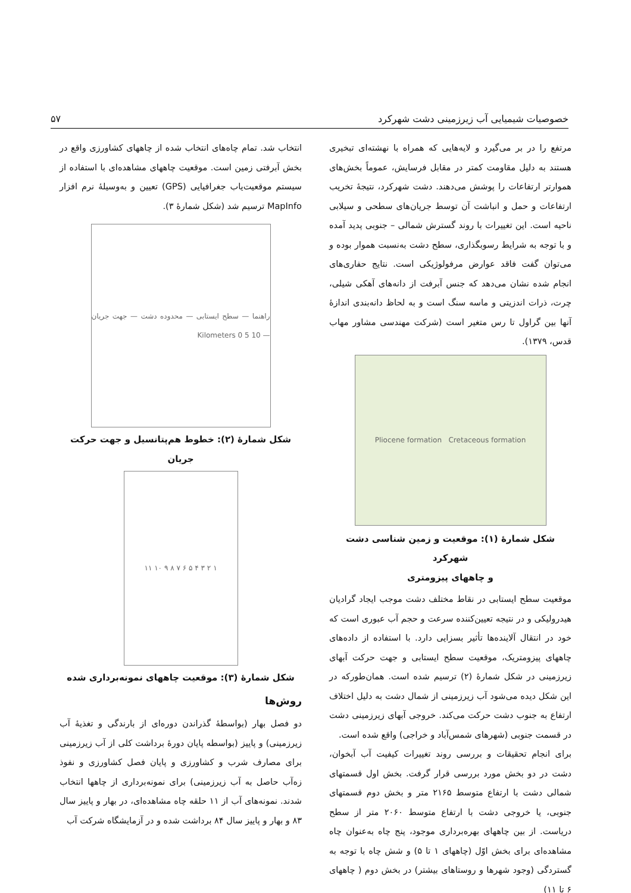خصوصیات شیمیایی آب زیرزمینی دشت شهرکرد ۵۷
مرتفع را در بر می‌گیرد و لایه‌هایی که همراه با نهشته‌ای تبخیری هستند به دلیل مقاومت کمتر در مقابل فرسایش، عموماً بخش‌های هموارتر ارتفاعات را پوشش می‌دهند. دشت شهرکرد، نتیجهٔ تخریب ارتفاعات و حمل و انباشت آن توسط جریان‌های سطحی و سیلابی ناحیه است. این تغییرات با روند گسترش شمالی – جنوبی پدید آمده و با توجه به شرایط رسوبگذاری، سطح دشت به‌نسبت هموار بوده و می‌توان گفت فاقد عوارض مرفولوژیکی است. نتایج حفاری‌های انجام شده نشان می‌دهد که جنس آبرفت از دانه‌های آهکی شیلی، چرت، ذرات اندزیتی و ماسه سنگ است و به لحاظ دانه‌بندی اندازهٔ آنها بین گراول تا رس متغیر است (شرکت مهندسی مشاور مهاب قدس، ۱۳۷۹).
Pliocene formation Cretaceous formation
شکل شمارهٔ (۱): موقعیت و زمین شناسی دشت شهرکرد
و چاههای پیزومتری
موقعیت سطح ایستابی در نقاط مختلف دشت موجب ایجاد گرادیان هیدرولیکی و در نتیجه تعیین‌کننده سرعت و حجم آب عبوری است که خود در انتقال آلاینده‌ها تأثیر بسزایی دارد. با استفاده از داده‌های چاههای پیزومتریک، موقعیت سطح ایستابی و جهت حرکت آبهای زیرزمینی در شکل شمارهٔ (۲) ترسیم شده است. همان‌طورکه در این شکل دیده می‌شود آب زیرزمینی از شمال دشت به دلیل اختلاف ارتفاع به جنوب دشت حرکت می‌کند. خروجی آبهای زیرزمینی دشت در قسمت جنوبی (شهرهای شمس‌آباد و خراجی) واقع شده است.
برای انجام تحقیقات و بررسی روند تغییرات کیفیت آب آبخوان، دشت در دو بخش مورد بررسی قرار گرفت. بخش اول قسمتهای شمالی دشت با ارتفاع متوسط ۲۱۶۵ متر و بخش دوم قسمتهای جنوبی، یا خروجی دشت با ارتفاع متوسط ۲۰۶۰ متر از سطح دریاست. از بین چاههای بهره‌برداری موجود، پنج چاه به‌عنوان چاه مشاهده‌ای برای بخش اوّل (چاههای ۱ تا ۵) و شش چاه با توجه به گستردگی (وجود شهرها و روستاهای بیشتر) در بخش دوم ( چاههای ۶ تا ۱۱)
انتخاب شد. تمام چاه‌های انتخاب شده از چاههای کشاورزی واقع در بخش آبرفتی زمین است. موقعیت چاههای مشاهده‌ای با استفاده از سیستم موقعیت‌یاب جغرافیایی (GPS) تعیین و به‌وسیلهٔ نرم افزار MapInfo ترسیم شد (شکل شمارهٔ ۳).
راهنما — سطح ایستابی — محدوده دشت — جهت جریان — Kilometers 0 5 10
شکل شمارهٔ (۲): خطوط هم‌پتانسیل و جهت حرکت جریان
۱ ۲ ۳ ۴ ۵ ۶ ۷ ۸ ۹ ۱۰ ۱۱
شکل شمارهٔ (۳): موقعیت چاههای نمونه‌برداری شده
روش‌ها
دو فصل بهار (بواسطهٔ گذراندن دوره‌ای از بارندگی و تغذیهٔ آب زیرزمینی) و پاییز (بواسطه پایان دورهٔ برداشت کلی از آب زیرزمینی برای مصارف شرب و کشاورزی و پایان فصل کشاورزی و نفوذ زه‌آب حاصل به آب زیرزمینی) برای نمونه‌برداری از چاهها انتخاب شدند. نمونه‌های آب از ۱۱ حلقه چاه مشاهده‌ای، در بهار و پاییز سال ۸۳ و بهار و پاییز سال ۸۴ برداشت شده و در آزمایشگاه شرکت آب